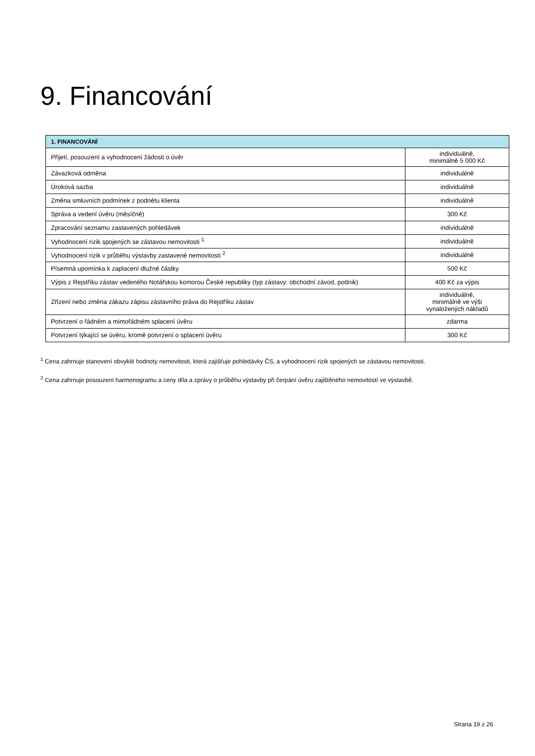9. Financování
| 1. FINANCOVÁNÍ | |
| --- | --- |
| Přijetí, posouzení a vyhodnocení žádosti o úvěr | individuálně, minimálně 5 000 Kč |
| Závazková odměna | individuálně |
| Úroková sazba | individuálně |
| Změna smluvních podmínek z podnětu klienta | individuálně |
| Správa a vedení úvěru (měsíčně) | 300 Kč |
| Zpracování seznamu zastavených pohledávek | individuálně |
| Vyhodnocení rizik spojených se zástavou nemovitosti <sup>1</sup> | individuálně |
| Vyhodnocení rizik v průběhu výstavby zastavené nemovitosti <sup>2</sup> | individuálně |
| Písemná upomínka k zaplacení dlužné částky | 500 Kč |
| Výpis z Rejstříku zástav vedeného Notářskou komorou České republiky (typ zástavy: obchodní závod, podnik) | 400 Kč za výpis |
| Zřízení nebo změna zákazu zápisu zástavního práva do Rejstříku zástav | individuálně, minimálně ve výši vynaložených nákladů |
| Potvrzení o řádném a mimořádném splacení úvěru | zdarma |
| Potvrzení týkající se úvěru, kromě potvrzení o splacení úvěru | 300 Kč |
<sup>1</sup> Cena zahrnuje stanovení obvyklé hodnoty nemovitosti, která zajišťuje pohledávky ČS, a vyhodnocení rizik spojených se zástavou nemovitosti.
<sup>2</sup> Cena zahrnuje posouzení harmonogramu a ceny díla a zprávy o průběhu výstavby při čerpání úvěru zajištěného nemovitostí ve výstavbě.
Strana 19 z 26